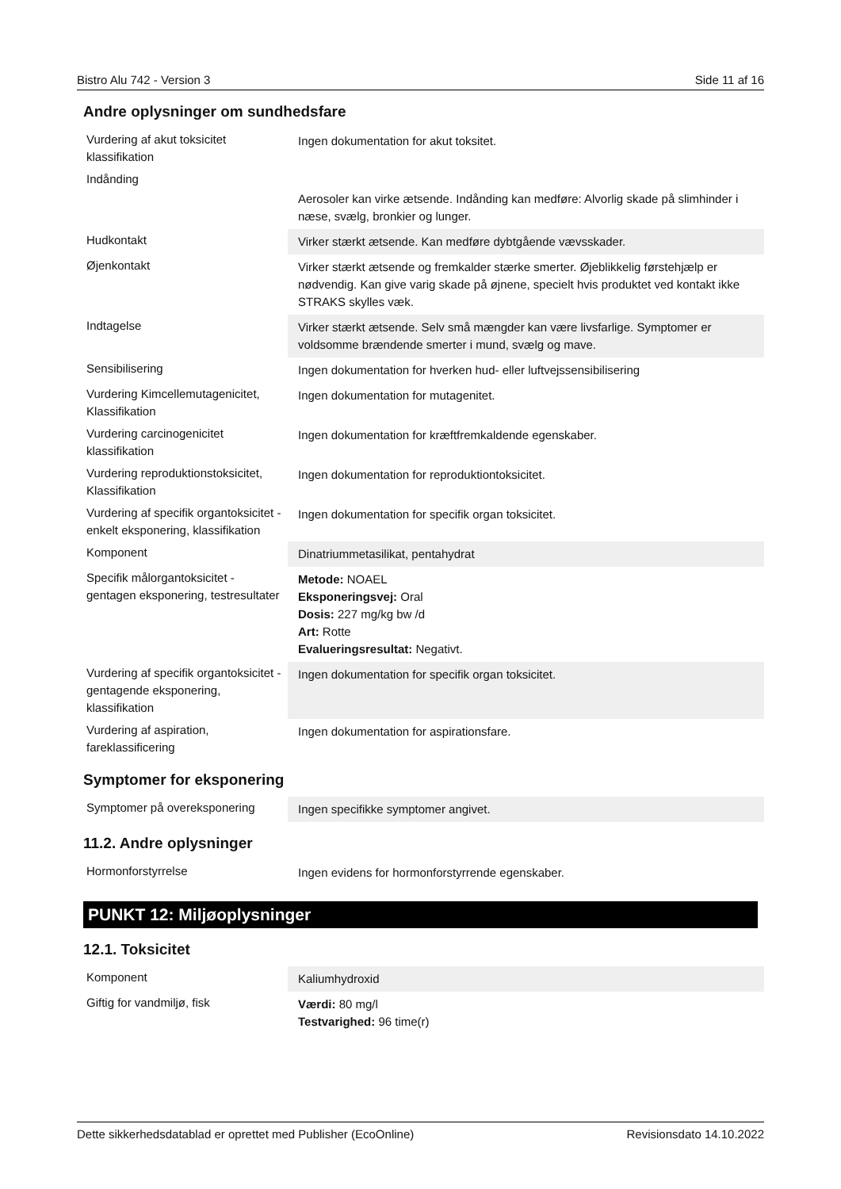Bistro Alu 742 - Version 3 Side 11 af 16
Andre oplysninger om sundhedsfare
| Vurdering af akut toksicitet klassifikation | Ingen dokumentation for akut toksitet. |
| Indånding | Aerosoler kan virke ætsende. Indånding kan medføre: Alvorlig skade på slimhinder i næse, svælg, bronkier og lunger. |
| Hudkontakt | Virker stærkt ætsende. Kan medføre dybtgående vævsskader. |
| Øjenkontakt | Virker stærkt ætsende og fremkalder stærke smerter. Øjeblikkelig førstehjælp er nødvendig. Kan give varig skade på øjnene, specielt hvis produktet ved kontakt ikke STRAKS skylles væk. |
| Indtagelse | Virker stærkt ætsende. Selv små mængder kan være livsfarlige. Symptomer er voldsomme brændende smerter i mund, svælg og mave. |
| Sensibilisering | Ingen dokumentation for hverken hud- eller luftvejssensibilisering |
| Vurdering Kimcellemutagenicitet, Klassifikation | Ingen dokumentation for mutagenitet. |
| Vurdering carcinogenicitet klassifikation | Ingen dokumentation for kræftfremkaldende egenskaber. |
| Vurdering reproduktionstoksicitet, Klassifikation | Ingen dokumentation for reproduktiontoksicitet. |
| Vurdering af specifik organtoksicitet - enkelt eksponering, klassifikation | Ingen dokumentation for specifik organ toksicitet. |
| Komponent | Dinatriummetasilikat, pentahydrat |
| Specifik målorgantoksicitet - gentagen eksponering, testresultater | Metode: NOAEL Eksponeringsvej: Oral Dosis: 227 mg/kg bw /d Art: Rotte Evalueringsresultat: Negativt. |
| Vurdering af specifik organtoksicitet - gentagende eksponering, klassifikation | Ingen dokumentation for specifik organ toksicitet. |
| Vurdering af aspiration, fareklassificering | Ingen dokumentation for aspirationsfare. |
Symptomer for eksponering
| Symptomer på overeksponering | Ingen specifikke symptomer angivet. |
11.2. Andre oplysninger
| Hormonforstyrrelse | Ingen evidens for hormonforstyrrende egenskaber. |
PUNKT 12: Miljøoplysninger
12.1. Toksicitet
| Komponent | Kaliumhydroxid |
| Giftig for vandmiljø, fisk | Værdi: 80 mg/l Testvarighed: 96 time(r) |
Dette sikkerhedsdatablad er oprettet med Publisher (EcoOnline) Revisionsdato 14.10.2022